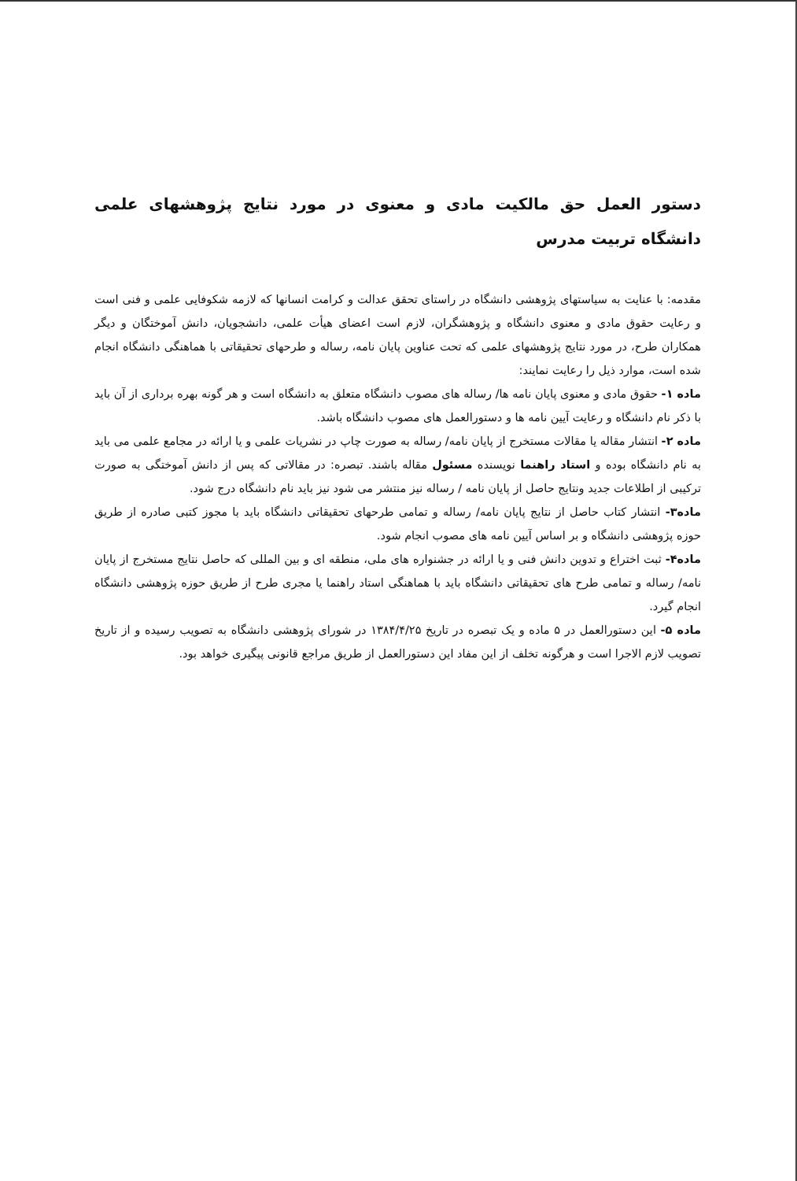دستور العمل حق مالکیت مادی و معنوی در مورد نتایج پژوهشهای علمی دانشگاه تربیت مدرس
مقدمه: با عنایت به سیاستهای پژوهشی دانشگاه در راستای تحقق عدالت و کرامت انسانها که لازمه شکوفایی علمی و فنی است و رعایت حقوق مادی و معنوی دانشگاه و پژوهشگران، لازم است اعضای هیأت علمی، دانشجویان، دانش آموختگان و دیگر همکاران طرح، در مورد نتایج پژوهشهای علمی که تحت عناوین پایان نامه، رساله و طرحهای تحقیقاتی با هماهنگی دانشگاه انجام شده است، موارد ذیل را رعایت نمایند:
ماده ۱- حقوق مادی و معنوی پایان نامه ها/ رساله های مصوب دانشگاه متعلق به دانشگاه است و هر گونه بهره برداری از آن باید با ذکر نام دانشگاه و رعایت آیین نامه ها و دستورالعمل های مصوب دانشگاه باشد.
ماده ۲- انتشار مقاله یا مقالات مستخرج از پایان نامه/ رساله به صورت چاپ در نشریات علمی و یا ارائه در مجامع علمی می باید به نام دانشگاه بوده و استاد راهنما نویسنده مسئول مقاله باشند. تبصره: در مقالاتی که پس از دانش آموختگی به صورت ترکیبی از اطلاعات جدید ونتایج حاصل از پایان نامه / رساله نیز منتشر می شود نیز باید نام دانشگاه درج شود.
ماده۳- انتشار کتاب حاصل از نتایج پایان نامه/ رساله و تمامی طرحهای تحقیقاتی دانشگاه باید با مجوز کتبی صادره از طریق حوزه پژوهشی دانشگاه و بر اساس آیین نامه های مصوب انجام شود.
ماده۴- ثبت اختراع و تدوین دانش فنی و یا ارائه در جشنواره های ملی، منطقه ای و بین المللی که حاصل نتایج مستخرج از پایان نامه/ رساله و تمامی طرح های تحقیقاتی دانشگاه باید با هماهنگی استاد راهنما یا مجری طرح از طریق حوزه پژوهشی دانشگاه انجام گیرد.
ماده ۵- این دستورالعمل در ۵ ماده و یک تبصره در تاریخ ۱۳۸۴/۴/۲۵ در شورای پژوهشی دانشگاه به تصویب رسیده و از تاریخ تصویب لازم الاجرا است و هرگونه تخلف از این مفاد این دستورالعمل از طریق مراجع قانونی پیگیری خواهد بود.